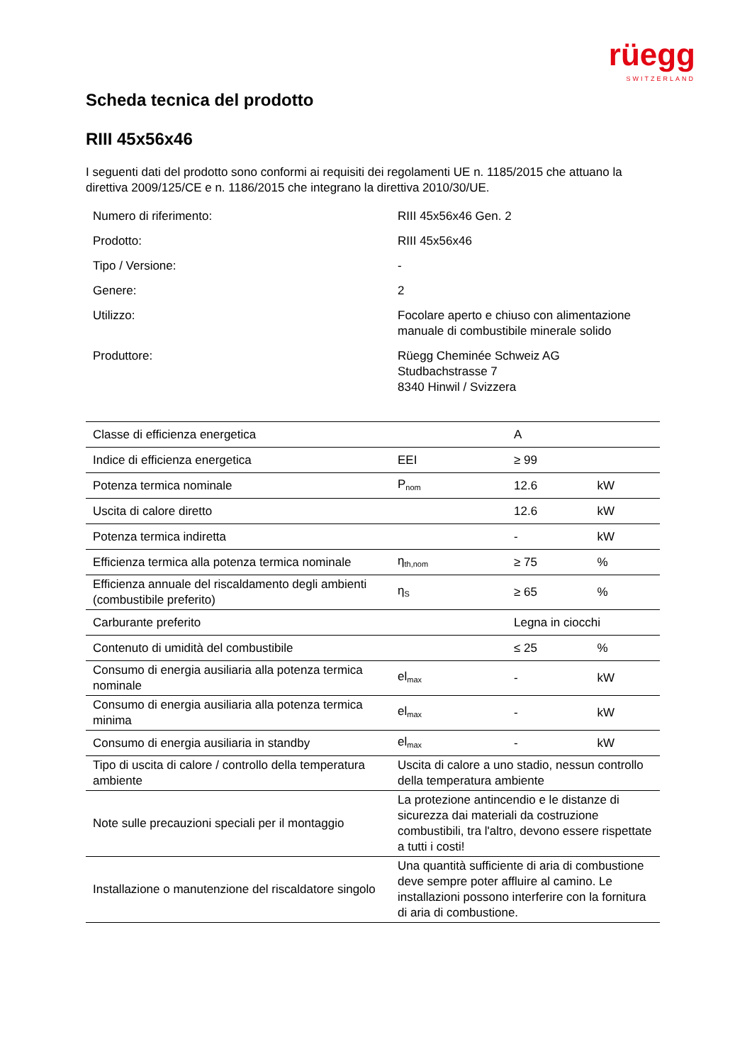rüegg
SWITZERLAND
Scheda tecnica del prodotto
RIII 45x56x46
I seguenti dati del prodotto sono conformi ai requisiti dei regolamenti UE n. 1185/2015 che attuano la direttiva 2009/125/CE e n. 1186/2015 che integrano la direttiva 2010/30/UE.
| Numero di riferimento: | RIII 45x56x46 Gen. 2 |
| Prodotto: | RIII 45x56x46 |
| Tipo / Versione: | - |
| Genere: | 2 |
| Utilizzo: | Focolare aperto e chiuso con alimentazione manuale di combustibile minerale solido |
| Produttore: | Rüegg Cheminée Schweiz AG Studbachstrasse 7 8340 Hinwil / Svizzera |
| Classe di efficienza energetica | | A | |
| Indice di efficienza energetica | EEI | ≥ 99 | |
| Potenza termica nominale | P<sub>nom</sub> | 12.6 | kW |
| Uscita di calore diretto | | 12.6 | kW |
| Potenza termica indiretta | | - | kW |
| Efficienza termica alla potenza termica nominale | η<sub>th,nom</sub> | ≥ 75 | % |
| Efficienza annuale del riscaldamento degli ambienti (combustibile preferito) | η<sub>S</sub> | ≥ 65 | % |
| Carburante preferito | | Legna in ciocchi | |
| Contenuto di umidità del combustibile | | ≤ 25 | % |
| Consumo di energia ausiliaria alla potenza termica nominale | el<sub>max</sub> | - | kW |
| Consumo di energia ausiliaria alla potenza termica minima | el<sub>max</sub> | - | kW |
| Consumo di energia ausiliaria in standby | el<sub>max</sub> | - | kW |
| Tipo di uscita di calore / controllo della temperatura ambiente | Uscita di calore a uno stadio, nessun controllo della temperatura ambiente | | |
| Note sulle precauzioni speciali per il montaggio | La protezione antincendio e le distanze di sicurezza dai materiali da costruzione combustibili, tra l'altro, devono essere rispettate a tutti i costi! | | |
| Installazione o manutenzione del riscaldatore singolo | Una quantità sufficiente di aria di combustione deve sempre poter affluire al camino. Le installazioni possono interferire con la fornitura di aria di combustione. | | |